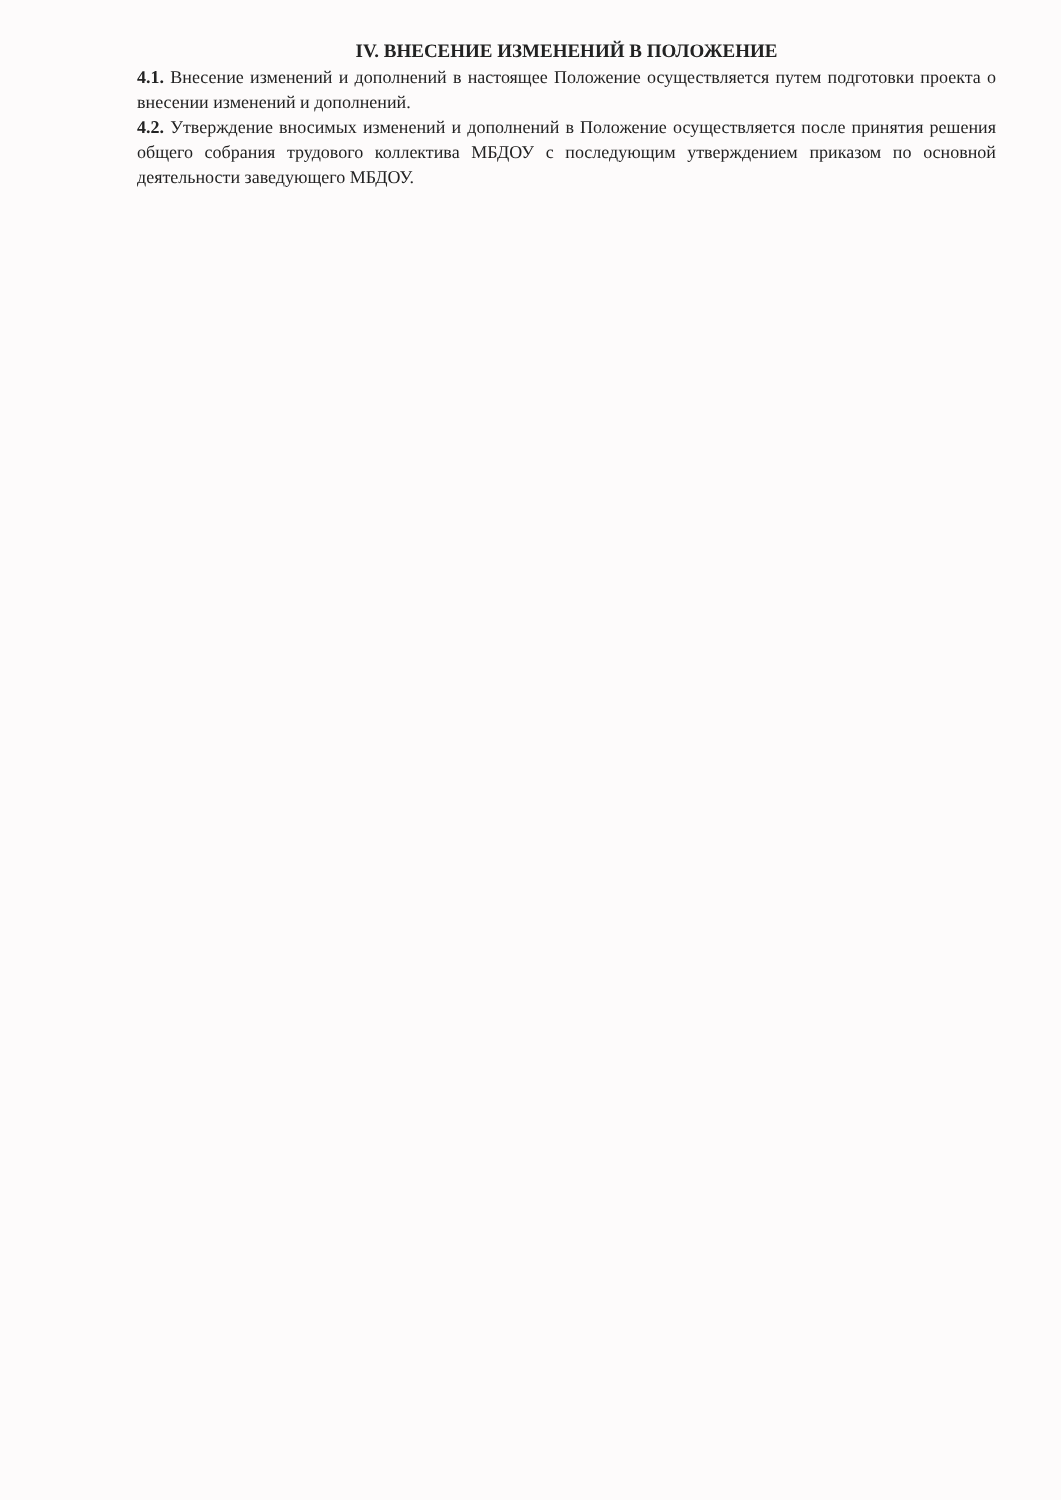IV. ВНЕСЕНИЕ ИЗМЕНЕНИЙ В ПОЛОЖЕНИЕ
4.1. Внесение изменений и дополнений в настоящее Положение осуществляется путем подготовки проекта о внесении изменений и дополнений.
4.2. Утверждение вносимых изменений и дополнений в Положение осуществляется после принятия решения общего собрания трудового коллектива МБДОУ с последующим утверждением приказом по основной деятельности заведующего МБДОУ.